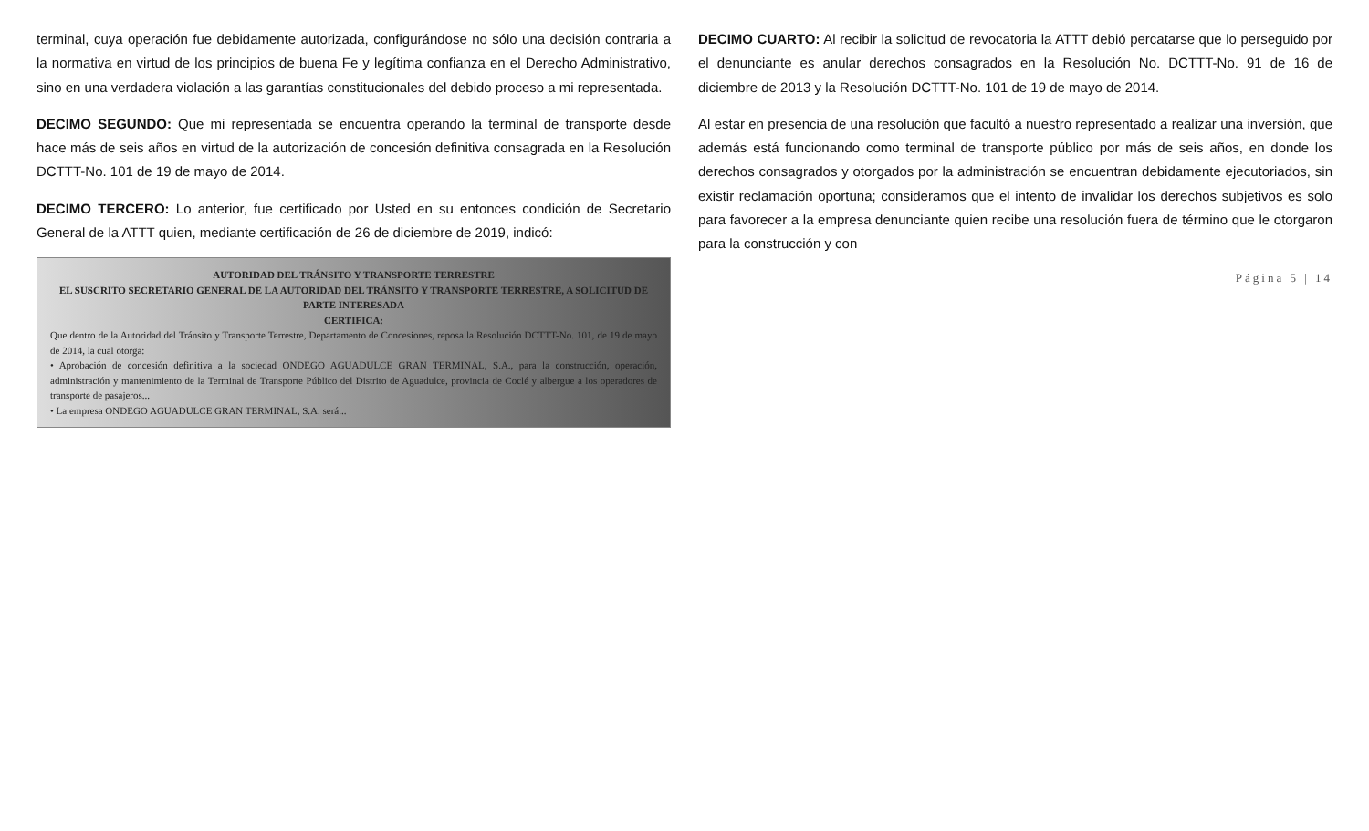terminal, cuya operación fue debidamente autorizada, configurándose no sólo una decisión contraria a la normativa en virtud de los principios de buena Fe y legítima confianza en el Derecho Administrativo, sino en una verdadera violación a las garantías constitucionales del debido proceso a mi representada.
DECIMO SEGUNDO: Que mi representada se encuentra operando la terminal de transporte desde hace más de seis años en virtud de la autorización de concesión definitiva consagrada en la Resolución DCTTT-No. 101 de 19 de mayo de 2014.
DECIMO TERCERO: Lo anterior, fue certificado por Usted en su entonces condición de Secretario General de la ATTT quien, mediante certificación de 26 de diciembre de 2019, indicó:
AUTORIDAD DEL TRÁNSITO Y TRANSPORTE TERRESTRE
EL SUSCRITO SECRETARIO GENERAL DE LA AUTORIDAD DEL TRÁNSITO Y TRANSPORTE TERRESTRE, A SOLICITUD DE PARTE INTERESADA
CERTIFICA:
Que dentro de la Autoridad del Tránsito y Transporte Terrestre, Departamento de Concesiones, reposa la Resolución DCTTT-No. 101, de 19 de mayo de 2014, la cual otorga:
• Aprobación de concesión definitiva a la sociedad ONDEGO AGUADULCE GRAN TERMINAL, S.A., para la construcción, operación, administración y mantenimiento de la Terminal de Transporte Público del Distrito de Aguadulce, provincia de Coclé y albergue a los operadores de transporte de pasajeros...
• La empresa ONDEGO AGUADULCE GRAN TERMINAL, S.A. será...
DECIMO CUARTO: Al recibir la solicitud de revocatoria la ATTT debió percatarse que lo perseguido por el denunciante es anular derechos consagrados en la Resolución No. DCTTT-No. 91 de 16 de diciembre de 2013 y la Resolución DCTTT-No. 101 de 19 de mayo de 2014.
Al estar en presencia de una resolución que facultó a nuestro representado a realizar una inversión, que además está funcionando como terminal de transporte público por más de seis años, en donde los derechos consagrados y otorgados por la administración se encuentran debidamente ejecutoriados, sin existir reclamación oportuna; consideramos que el intento de invalidar los derechos subjetivos es solo para favorecer a la empresa denunciante quien recibe una resolución fuera de término que le otorgaron para la construcción y con
Página 5 | 14